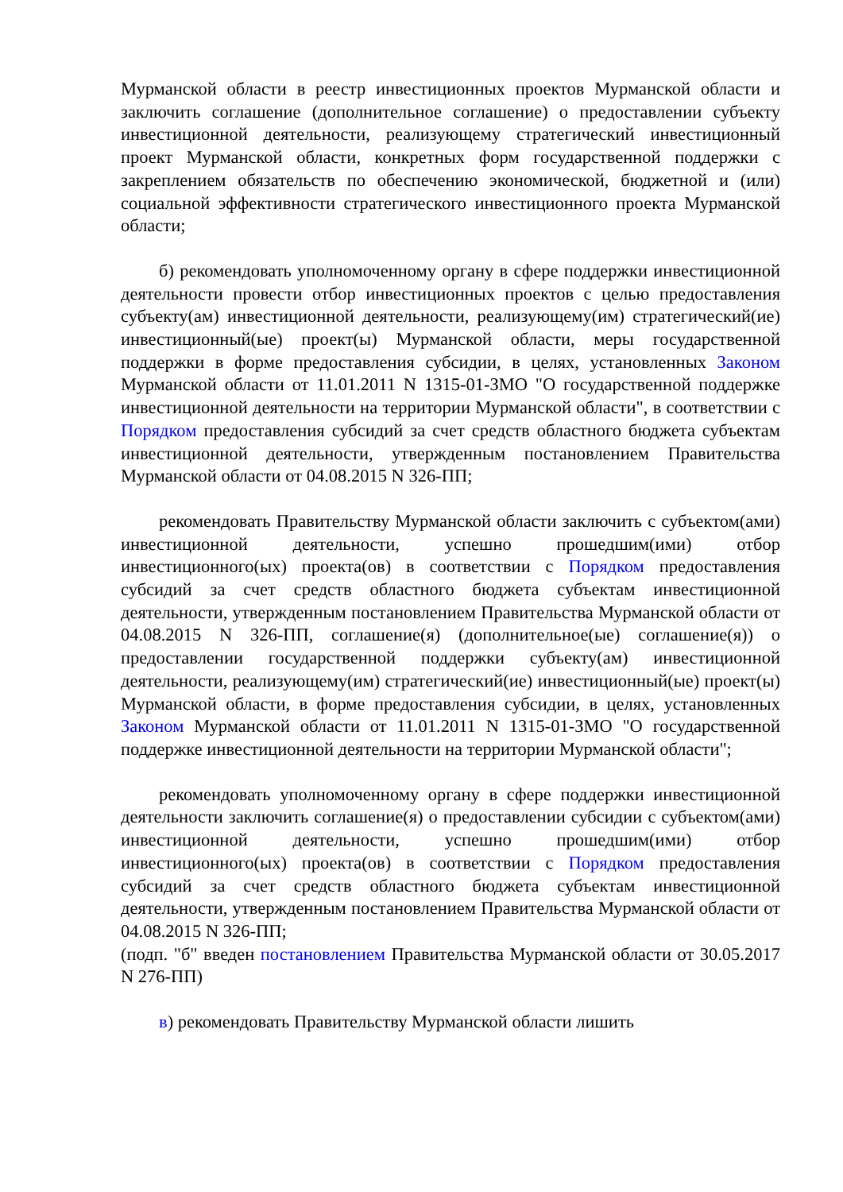Мурманской области в реестр инвестиционных проектов Мурманской области и заключить соглашение (дополнительное соглашение) о предоставлении субъекту инвестиционной деятельности, реализующему стратегический инвестиционный проект Мурманской области, конкретных форм государственной поддержки с закреплением обязательств по обеспечению экономической, бюджетной и (или) социальной эффективности стратегического инвестиционного проекта Мурманской области;
б) рекомендовать уполномоченному органу в сфере поддержки инвестиционной деятельности провести отбор инвестиционных проектов с целью предоставления субъекту(ам) инвестиционной деятельности, реализующему(им) стратегический(ие) инвестиционный(ые) проект(ы) Мурманской области, меры государственной поддержки в форме предоставления субсидии, в целях, установленных Законом Мурманской области от 11.01.2011 N 1315-01-ЗМО "О государственной поддержке инвестиционной деятельности на территории Мурманской области", в соответствии с Порядком предоставления субсидий за счет средств областного бюджета субъектам инвестиционной деятельности, утвержденным постановлением Правительства Мурманской области от 04.08.2015 N 326-ПП;
рекомендовать Правительству Мурманской области заключить с субъектом(ами) инвестиционной деятельности, успешно прошедшим(ими) отбор инвестиционного(ых) проекта(ов) в соответствии с Порядком предоставления субсидий за счет средств областного бюджета субъектам инвестиционной деятельности, утвержденным постановлением Правительства Мурманской области от 04.08.2015 N 326-ПП, соглашение(я) (дополнительное(ые) соглашение(я)) о предоставлении государственной поддержки субъекту(ам) инвестиционной деятельности, реализующему(им) стратегический(ие) инвестиционный(ые) проект(ы) Мурманской области, в форме предоставления субсидии, в целях, установленных Законом Мурманской области от 11.01.2011 N 1315-01-ЗМО "О государственной поддержке инвестиционной деятельности на территории Мурманской области";
рекомендовать уполномоченному органу в сфере поддержки инвестиционной деятельности заключить соглашение(я) о предоставлении субсидии с субъектом(ами) инвестиционной деятельности, успешно прошедшим(ими) отбор инвестиционного(ых) проекта(ов) в соответствии с Порядком предоставления субсидий за счет средств областного бюджета субъектам инвестиционной деятельности, утвержденным постановлением Правительства Мурманской области от 04.08.2015 N 326-ПП;
(подп. "б" введен постановлением Правительства Мурманской области от 30.05.2017 N 276-ПП)
в) рекомендовать Правительству Мурманской области лишить